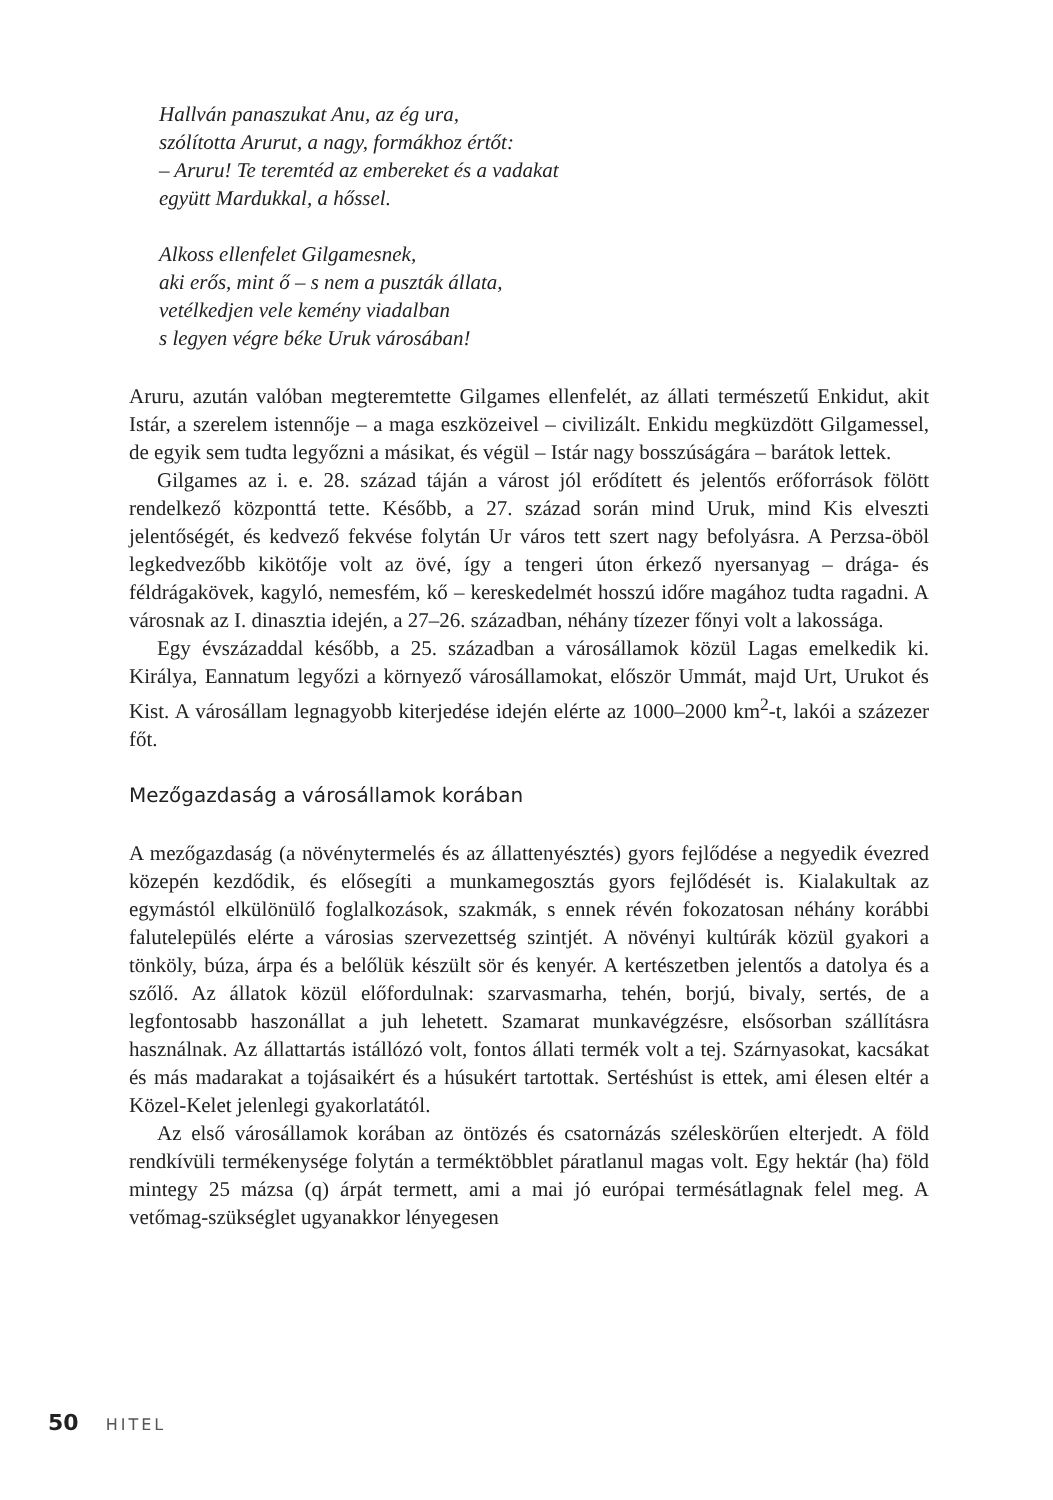Hallván panaszukat Anu, az ég ura,
szólította Arurut, a nagy, formákhoz értőt:
– Aruru! Te teremtéd az embereket és a vadakat
együtt Mardukkal, a hőssel.
Alkoss ellenfelet Gilgamesnek,
aki erős, mint ő – s nem a puszták állata,
vetélkedjen vele kemény viadalban
s legyen végre béke Uruk városában!
Aruru, azután valóban megteremtette Gilgames ellenfelét, az állati természetű Enkidut, akit Istár, a szerelem istennője – a maga eszközeivel – civilizált. Enkidu megküzdött Gilgamessel, de egyik sem tudta legyőzni a másikat, és végül – Istár nagy bosszúságára – barátok lettek.
Gilgames az i. e. 28. század táján a várost jól erődített és jelentős erőforrások fölött rendelkező központtá tette. Később, a 27. század során mind Uruk, mind Kis elveszti jelentőségét, és kedvező fekvése folytán Ur város tett szert nagy befolyásra. A Perzsa-öböl legkedvezőbb kikötője volt az övé, így a tengeri úton érkező nyersanyag – drága- és féldrágakövek, kagyló, nemesfém, kő – kereskedelmét hosszú időre magához tudta ragadni. A városnak az I. dinasztia idején, a 27–26. században, néhány tízezer főnyi volt a lakossága.
Egy évszázaddal később, a 25. században a városállamok közül Lagas emelkedik ki. Királya, Eannatum legyőzi a környező városállamokat, először Ummát, majd Urt, Urukot és Kist. A városállam legnagyobb kiterjedése idején elérte az 1000–2000 km<sup>2</sup>-t, lakói a százezer főt.
Mezőgazdaság a városállamok korában
A mezőgazdaság (a növénytermelés és az állattenyésztés) gyors fejlődése a negyedik évezred közepén kezdődik, és elősegíti a munkamegosztás gyors fejlődését is. Kialakultak az egymástól elkülönülő foglalkozások, szakmák, s ennek révén fokozatosan néhány korábbi falutelepülés elérte a városias szervezettség szintjét. A növényi kultúrák közül gyakori a tönköly, búza, árpa és a belőlük készült sör és kenyér. A kertészetben jelentős a datolya és a szőlő. Az állatok közül előfordulnak: szarvasmarha, tehén, borjú, bivaly, sertés, de a legfontosabb haszonállat a juh lehetett. Szamarat munkavégzésre, elsősorban szállításra használnak. Az állattartás istállózó volt, fontos állati termék volt a tej. Szárnyasokat, kacsákat és más madarakat a tojásaikért és a húsukért tartottak. Sertéshúst is ettek, ami élesen eltér a Közel-Kelet jelenlegi gyakorlatától.
Az első városállamok korában az öntözés és csatornázás széleskörűen elterjedt. A föld rendkívüli termékenysége folytán a terméktöbblet páratlanul magas volt. Egy hektár (ha) föld mintegy 25 mázsa (q) árpát termett, ami a mai jó európai termésátlagnak felel meg. A vetőmag-szükséglet ugyanakkor lényegesen
50 HITEL